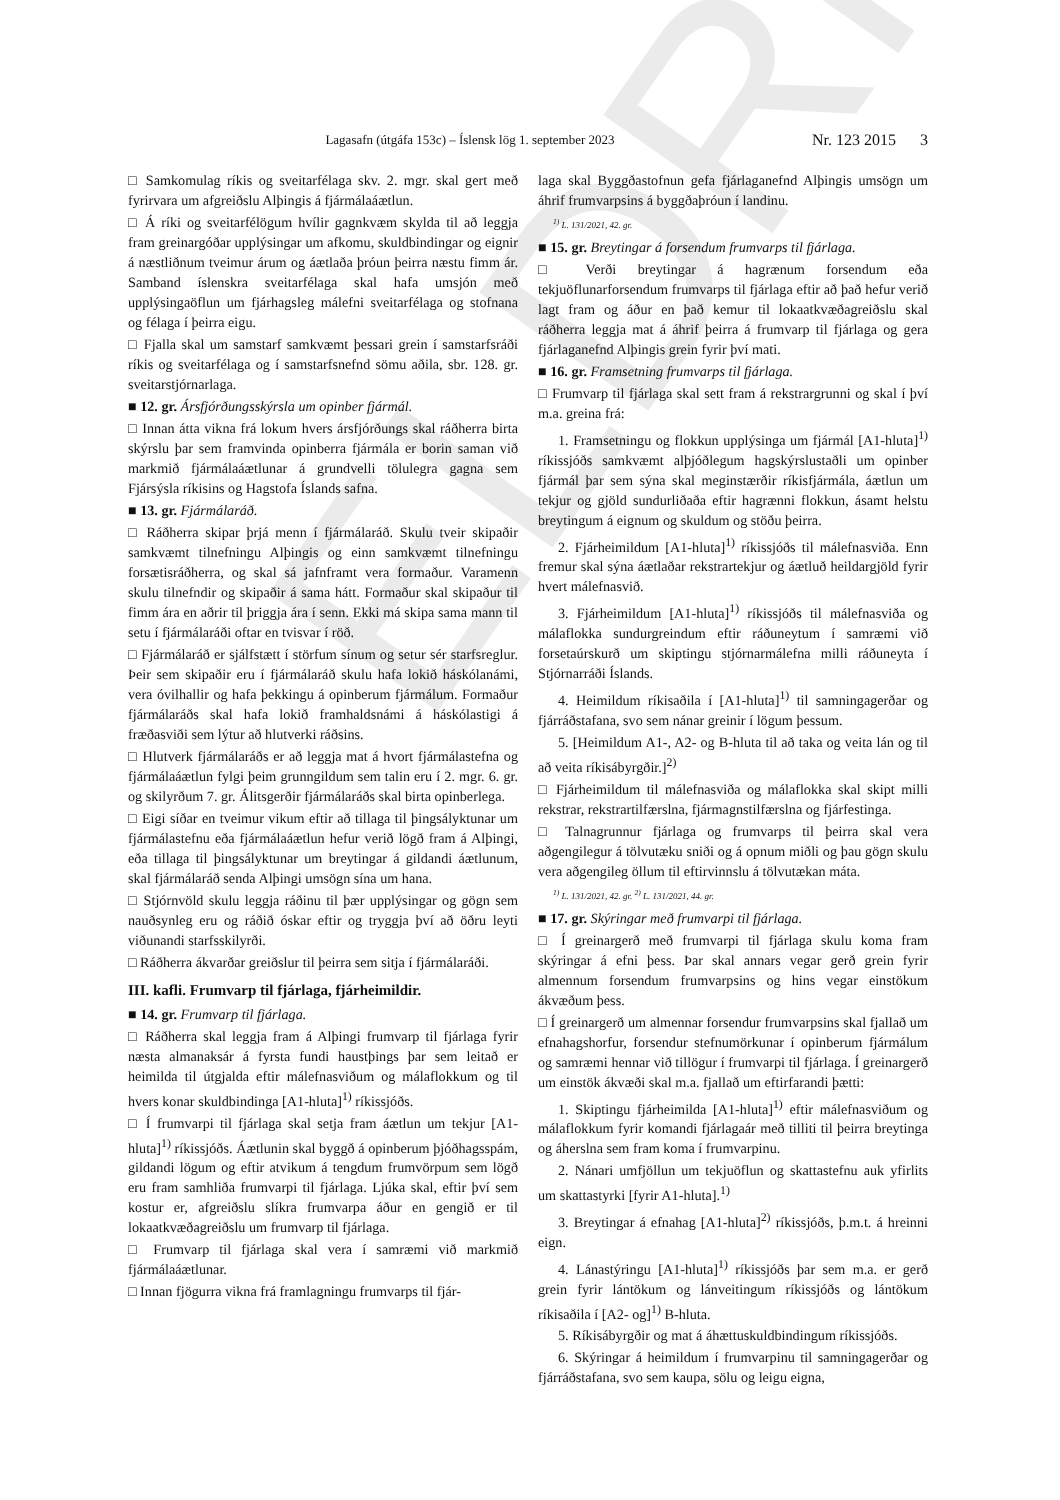ELDRI
Lagasafn (útgáfa 153c) – Íslensk lög 1. september 2023 Nr. 123 2015 3
□ Samkomulag ríkis og sveitarfélaga skv. 2. mgr. skal gert með fyrirvara um afgreiðslu Alþingis á fjármálaáætlun.
□ Á ríki og sveitarfélögum hvílir gagnkvæm skylda til að leggja fram greinargóðar upplýsingar um afkomu, skuldbindingar og eignir á næstliðnum tveimur árum og áætlaða þróun þeirra næstu fimm ár. Samband íslenskra sveitarfélaga skal hafa umsjón með upplýsingaöflun um fjárhagsleg málefni sveitarfélaga og stofnana og félaga í þeirra eigu.
□ Fjalla skal um samstarf samkvæmt þessari grein í samstarfsráði ríkis og sveitarfélaga og í samstarfsnefnd sömu aðila, sbr. 128. gr. sveitarstjórnarlaga.
■ 12. gr. Ársfjórðungsskýrsla um opinber fjármál.
□ Innan átta vikna frá lokum hvers ársfjórðungs skal ráðherra birta skýrslu þar sem framvinda opinberra fjármála er borin saman við markmið fjármálaáætlunar á grundvelli tölulegra gagna sem Fjársýsla ríkisins og Hagstofa Íslands safna.
■ 13. gr. Fjármálaráð.
□ Ráðherra skipar þrjá menn í fjármálaráð. Skulu tveir skipaðir samkvæmt tilnefningu Alþingis og einn samkvæmt tilnefningu forsætisráðherra, og skal sá jafnframt vera formaður. Varamenn skulu tilnefndir og skipaðir á sama hátt. Formaður skal skipaður til fimm ára en aðrir til þriggja ára í senn. Ekki má skipa sama mann til setu í fjármálaráði oftar en tvisvar í röð.
□ Fjármálaráð er sjálfstætt í störfum sínum og setur sér starfsreglur. Þeir sem skipaðir eru í fjármálaráð skulu hafa lokið háskólanámi, vera óvilhallir og hafa þekkingu á opinberum fjármálum. Formaður fjármálaráðs skal hafa lokið framhaldsnámi á háskólastigi á fræðasviði sem lýtur að hlutverki ráðsins.
□ Hlutverk fjármálaráðs er að leggja mat á hvort fjármálastefna og fjármálaáætlun fylgi þeim grunngildum sem talin eru í 2. mgr. 6. gr. og skilyrðum 7. gr. Álitsgerðir fjármálaráðs skal birta opinberlega.
□ Eigi síðar en tveimur vikum eftir að tillaga til þingsályktunar um fjármálastefnu eða fjármálaáætlun hefur verið lögð fram á Alþingi, eða tillaga til þingsályktunar um breytingar á gildandi áætlunum, skal fjármálaráð senda Alþingi umsögn sína um hana.
□ Stjórnvöld skulu leggja ráðinu til þær upplýsingar og gögn sem nauðsynleg eru og ráðið óskar eftir og tryggja því að öðru leyti viðunandi starfsskilyrði.
□ Ráðherra ákvarðar greiðslur til þeirra sem sitja í fjármálaráði.
III. kafli. Frumvarp til fjárlaga, fjárheimildir.
■ 14. gr. Frumvarp til fjárlaga.
□ Ráðherra skal leggja fram á Alþingi frumvarp til fjárlaga fyrir næsta almanaksár á fyrsta fundi haustþings þar sem leitað er heimilda til útgjalda eftir málefnasviðum og málaflokkum og til hvers konar skuldbindinga [A1-hluta]<sup>1)</sup> ríkissjóðs.
□ Í frumvarpi til fjárlaga skal setja fram áætlun um tekjur [A1-hluta]<sup>1)</sup> ríkissjóðs. Áætlunin skal byggð á opinberum þjóðhagsspám, gildandi lögum og eftir atvikum á tengdum frumvörpum sem lögð eru fram samhliða frumvarpi til fjárlaga. Ljúka skal, eftir því sem kostur er, afgreiðslu slíkra frumvarpa áður en gengið er til lokaatkvæðagreiðslu um frumvarp til fjárlaga.
□ Frumvarp til fjárlaga skal vera í samræmi við markmið fjármálaáætlunar.
□ Innan fjögurra vikna frá framlagningu frumvarps til fjár-
laga skal Byggðastofnun gefa fjárlaganefnd Alþingis umsögn um áhrif frumvarpsins á byggðaþróun í landinu.
<sup>1)</sup> L. 131/2021, 42. gr.
■ 15. gr. Breytingar á forsendum frumvarps til fjárlaga.
□ Verði breytingar á hagrænum forsendum eða tekjuöflunarforsendum frumvarps til fjárlaga eftir að það hefur verið lagt fram og áður en það kemur til lokaatkvæðagreiðslu skal ráðherra leggja mat á áhrif þeirra á frumvarp til fjárlaga og gera fjárlaganefnd Alþingis grein fyrir því mati.
■ 16. gr. Framsetning frumvarps til fjárlaga.
□ Frumvarp til fjárlaga skal sett fram á rekstrargrunni og skal í því m.a. greina frá:
1. Framsetningu og flokkun upplýsinga um fjármál [A1-hluta]<sup>1)</sup> ríkissjóðs samkvæmt alþjóðlegum hagskýrslustaðli um opinber fjármál þar sem sýna skal meginstærðir ríkisfjármála, áætlun um tekjur og gjöld sundurliðaða eftir hagrænni flokkun, ásamt helstu breytingum á eignum og skuldum og stöðu þeirra.
2. Fjárheimildum [A1-hluta]<sup>1)</sup> ríkissjóðs til málefnasviða. Enn fremur skal sýna áætlaðar rekstrartekjur og áætluð heildargjöld fyrir hvert málefnasvið.
3. Fjárheimildum [A1-hluta]<sup>1)</sup> ríkissjóðs til málefnasviða og málaflokka sundurgreindum eftir ráðuneytum í samræmi við forsetaúrskurð um skiptingu stjórnarmálefna milli ráðuneyta í Stjórnarráði Íslands.
4. Heimildum ríkisaðila í [A1-hluta]<sup>1)</sup> til samningagerðar og fjárráðstafana, svo sem nánar greinir í lögum þessum.
5. [Heimildum A1-, A2- og B-hluta til að taka og veita lán og til að veita ríkisábyrgðir.]<sup>2)</sup>
□ Fjárheimildum til málefnasviða og málaflokka skal skipt milli rekstrar, rekstrartilfærslna, fjármagnstilfærslna og fjárfestinga.
□ Talnagrunnur fjárlaga og frumvarps til þeirra skal vera aðgengilegur á tölvutæku sniði og á opnum miðli og þau gögn skulu vera aðgengileg öllum til eftirvinnslu á tölvutækan máta.
<sup>1)</sup> L. 131/2021, 42. gr. <sup>2)</sup> L. 131/2021, 44. gr.
■ 17. gr. Skýringar með frumvarpi til fjárlaga.
□ Í greinargerð með frumvarpi til fjárlaga skulu koma fram skýringar á efni þess. Þar skal annars vegar gerð grein fyrir almennum forsendum frumvarpsins og hins vegar einstökum ákvæðum þess.
□ Í greinargerð um almennar forsendur frumvarpsins skal fjallað um efnahagshorfur, forsendur stefnumörkunar í opinberum fjármálum og samræmi hennar við tillögur í frumvarpi til fjárlaga. Í greinargerð um einstök ákvæði skal m.a. fjallað um eftirfarandi þætti:
1. Skiptingu fjárheimilda [A1-hluta]<sup>1)</sup> eftir málefnasviðum og málaflokkum fyrir komandi fjárlagaár með tilliti til þeirra breytinga og áherslna sem fram koma í frumvarpinu.
2. Nánari umfjöllun um tekjuöflun og skattastefnu auk yfirlits um skattastyrki [fyrir A1-hluta].<sup>1)</sup>
3. Breytingar á efnahag [A1-hluta]<sup>2)</sup> ríkissjóðs, þ.m.t. á hreinni eign.
4. Lánastýringu [A1-hluta]<sup>1)</sup> ríkissjóðs þar sem m.a. er gerð grein fyrir lántökum og lánveitingum ríkissjóðs og lántökum ríkisaðila í [A2- og]<sup>1)</sup> B-hluta.
5. Ríkisábyrgðir og mat á áhættuskuldbindingum ríkissjóðs.
6. Skýringar á heimildum í frumvarpinu til samningagerðar og fjárráðstafana, svo sem kaupa, sölu og leigu eigna,